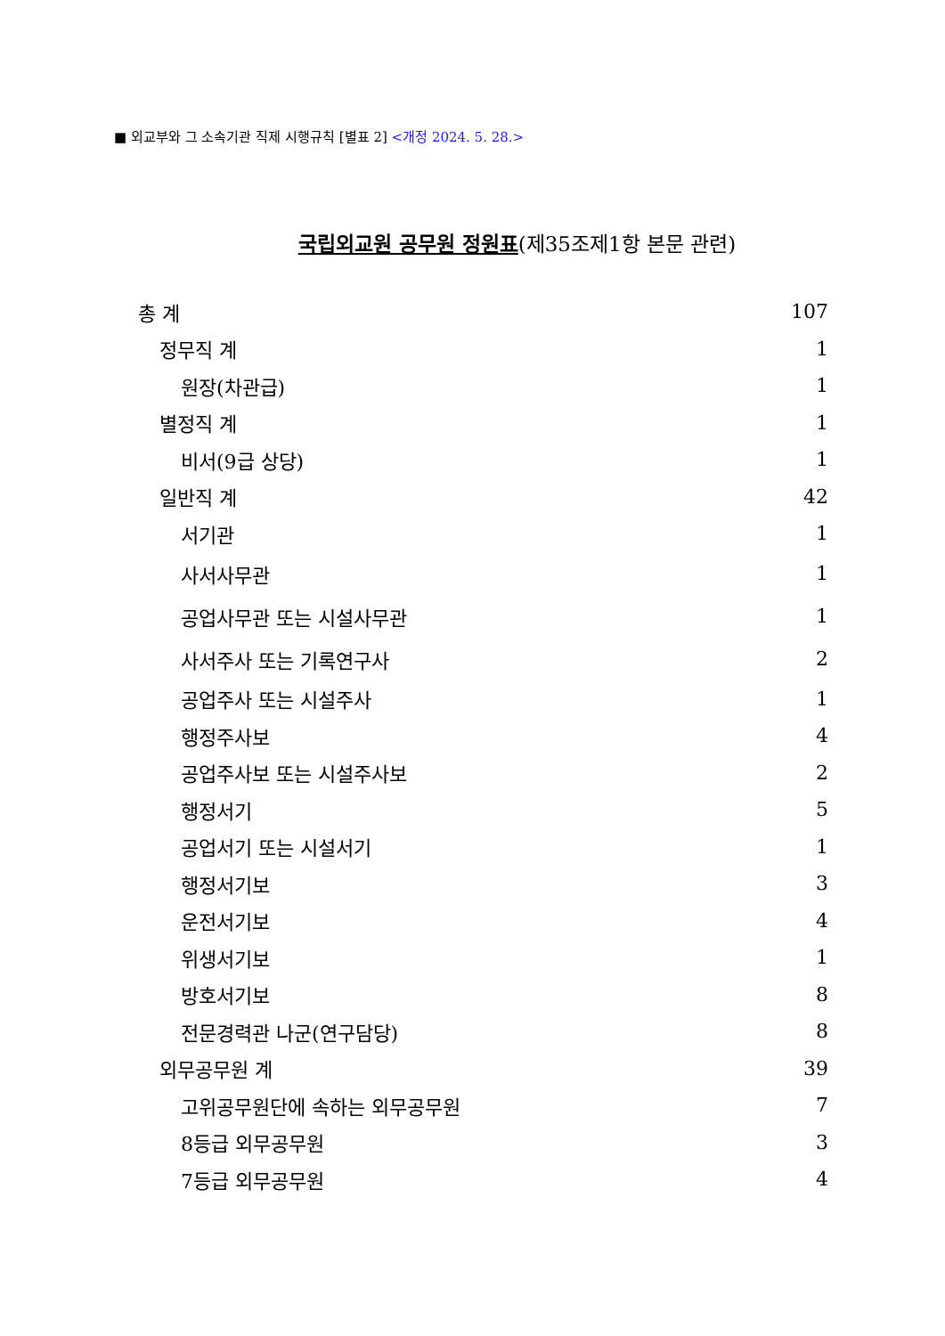■ 외교부와 그 소속기관 직제 시행규칙 [별표 2] <개정 2024. 5. 28.>
국립외교원 공무원 정원표(제35조제1항 본문 관련)
| 총 계 | 107 |
| 정무직 계 | 1 |
| 원장(차관급) | 1 |
| 별정직 계 | 1 |
| 비서(9급 상당) | 1 |
| 일반직 계 | 42 |
| 서기관 | 1 |
| 사서사무관 | 1 |
| 공업사무관 또는 시설사무관 | 1 |
| 사서주사 또는 기록연구사 | 2 |
| 공업주사 또는 시설주사 | 1 |
| 행정주사보 | 4 |
| 공업주사보 또는 시설주사보 | 2 |
| 행정서기 | 5 |
| 공업서기 또는 시설서기 | 1 |
| 행정서기보 | 3 |
| 운전서기보 | 4 |
| 위생서기보 | 1 |
| 방호서기보 | 8 |
| 전문경력관 나군(연구담당) | 8 |
| 외무공무원 계 | 39 |
| 고위공무원단에 속하는 외무공무원 | 7 |
| 8등급 외무공무원 | 3 |
| 7등급 외무공무원 | 4 |